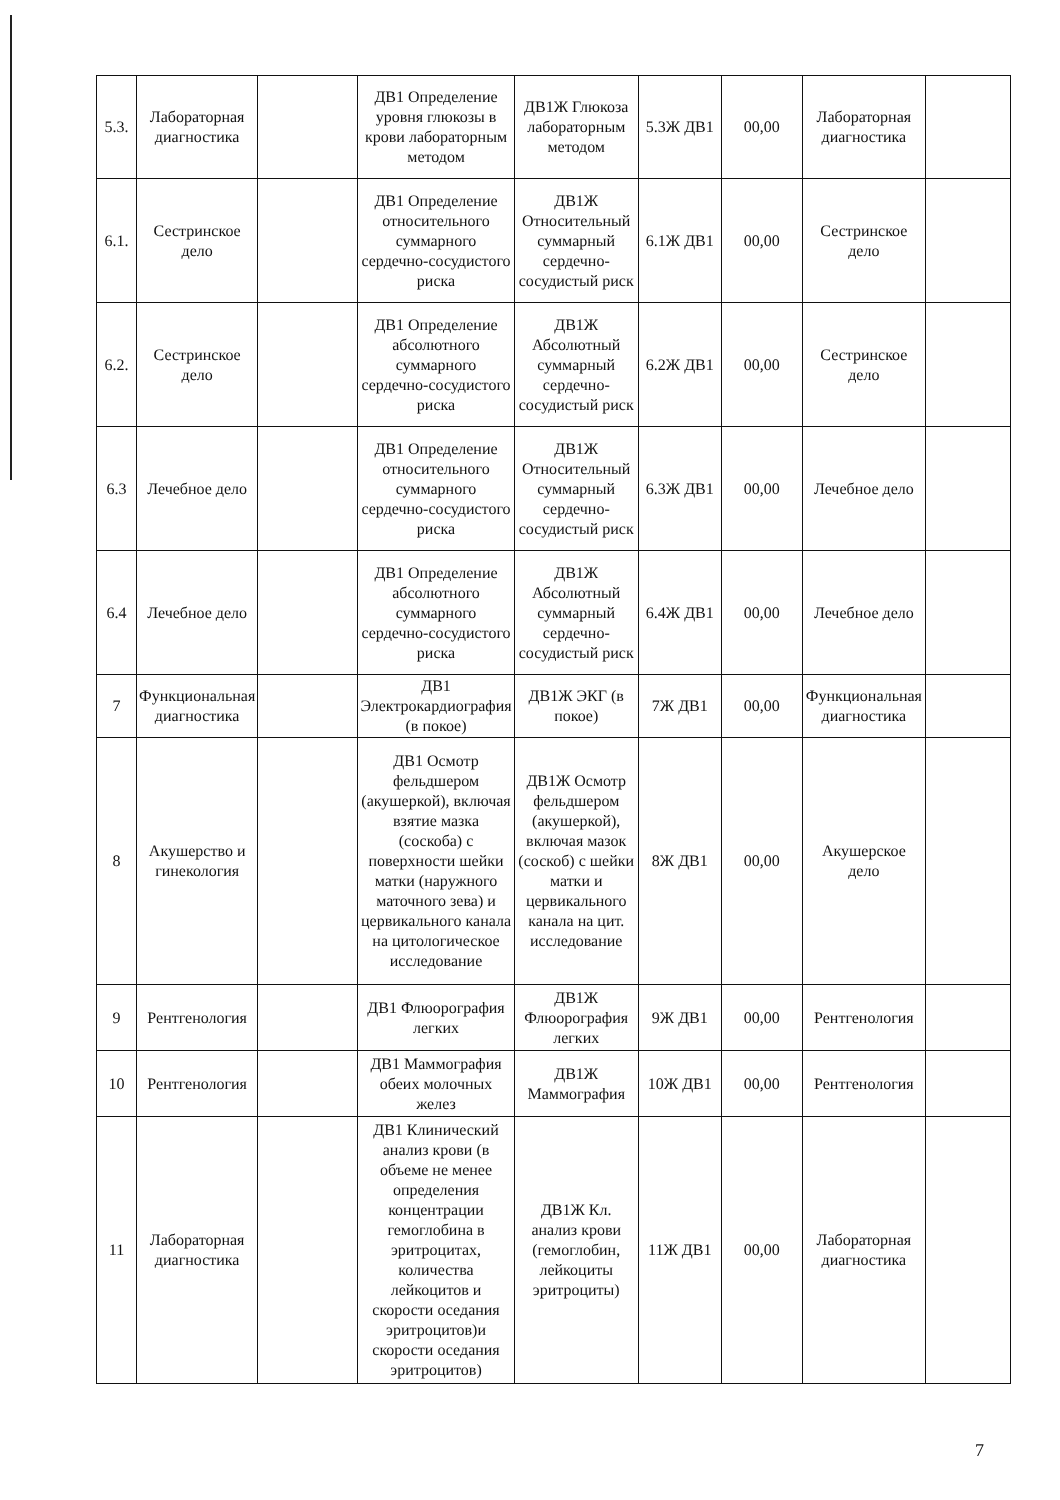| 5.3. | Лабораторная диагностика | | ДВ1 Определение уровня глюкозы в крови лабораторным методом | ДВ1Ж Глюкоза лабораторным методом | 5.3Ж ДВ1 | 00,00 | Лабораторная диагностика | |
| 6.1. | Сестринское дело | | ДВ1 Определение относительного суммарного сердечно-сосудистого риска | ДВ1Ж Относительный суммарный сердечно-сосудистый риск | 6.1Ж ДВ1 | 00,00 | Сестринское дело | |
| 6.2. | Сестринское дело | | ДВ1 Определение абсолютного суммарного сердечно-сосудистого риска | ДВ1Ж Абсолютный суммарный сердечно-сосудистый риск | 6.2Ж ДВ1 | 00,00 | Сестринское дело | |
| 6.3 | Лечебное дело | | ДВ1 Определение относительного суммарного сердечно-сосудистого риска | ДВ1Ж Относительный суммарный сердечно-сосудистый риск | 6.3Ж ДВ1 | 00,00 | Лечебное дело | |
| 6.4 | Лечебное дело | | ДВ1 Определение абсолютного суммарного сердечно-сосудистого риска | ДВ1Ж Абсолютный суммарный сердечно-сосудистый риск | 6.4Ж ДВ1 | 00,00 | Лечебное дело | |
| 7 | Функциональная диагностика | | ДВ1 Электрокардиография (в покое) | ДВ1Ж ЭКГ (в покое) | 7Ж ДВ1 | 00,00 | Функциональная диагностика | |
| 8 | Акушерство и гинекология | | ДВ1 Осмотр фельдшером (акушеркой), включая взятие мазка (соскоба) с поверхности шейки матки (наружного маточного зева) и цервикального канала на цитологическое исследование | ДВ1Ж Осмотр фельдшером (акушеркой), включая мазок (соскоб) с шейки матки и цервикального канала на цит. исследование | 8Ж ДВ1 | 00,00 | Акушерское дело | |
| 9 | Рентгенология | | ДВ1 Флюорография легких | ДВ1Ж Флюорография легких | 9Ж ДВ1 | 00,00 | Рентгенология | |
| 10 | Рентгенология | | ДВ1 Маммография обеих молочных желез | ДВ1Ж Маммография | 10Ж ДВ1 | 00,00 | Рентгенология | |
| 11 | Лабораторная диагностика | | ДВ1 Клинический анализ крови (в объеме не менее определения концентрации гемоглобина в эритроцитах, количества лейкоцитов и скорости оседания эритроцитов)и скорости оседания эритроцитов) | ДВ1Ж Кл. анализ крови (гемоглобин, лейкоциты эритроциты) | 11Ж ДВ1 | 00,00 | Лабораторная диагностика | |
7